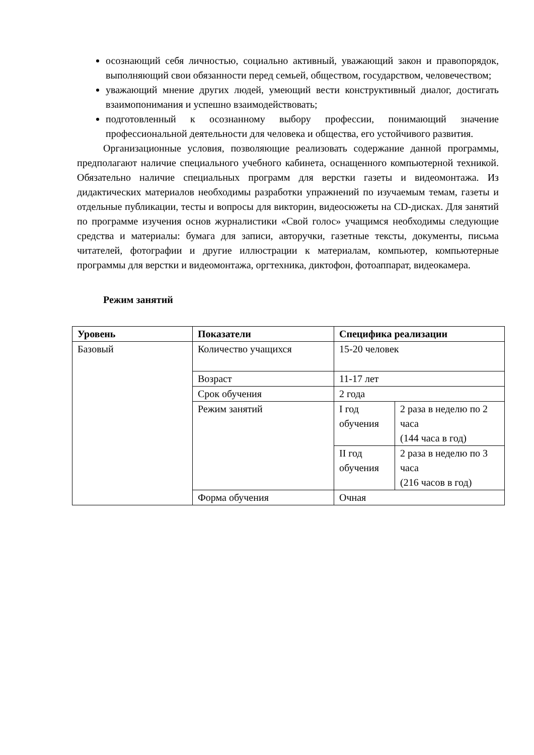осознающий себя личностью, социально активный, уважающий закон и правопорядок, выполняющий свои обязанности перед семьей, обществом, государством, человечеством;
уважающий мнение других людей, умеющий вести конструктивный диалог, достигать взаимопонимания и успешно взаимодействовать;
подготовленный к осознанному выбору профессии, понимающий значение профессиональной деятельности для человека и общества, его устойчивого развития.
Организационные условия, позволяющие реализовать содержание данной программы, предполагают наличие специального учебного кабинета, оснащенного компьютерной техникой. Обязательно наличие специальных программ для верстки газеты и видеомонтажа. Из дидактических материалов необходимы разработки упражнений по изучаемым темам, газеты и отдельные публикации, тесты и вопросы для викторин, видеосюжеты на CD-дисках. Для занятий по программе изучения основ журналистики «Свой голос» учащимся необходимы следующие средства и материалы: бумага для записи, авторучки, газетные тексты, документы, письма читателей, фотографии и другие иллюстрации к материалам, компьютер, компьютерные программы для верстки и видеомонтажа, оргтехника, диктофон, фотоаппарат, видеокамера.
Режим занятий
| Уровень | Показатели | Специфика реализации | |
| --- | --- | --- | --- |
| Базовый | Количество учащихся | 15-20 человек | |
| | Возраст | 11-17 лет | |
| | Срок обучения | 2 года | |
| | Режим занятий | I год обучения | 2 раза в неделю по 2 часа (144 часа в год) |
| | | II год обучения | 2 раза в неделю по 3 часа (216 часов в год) |
| | Форма обучения | Очная | |